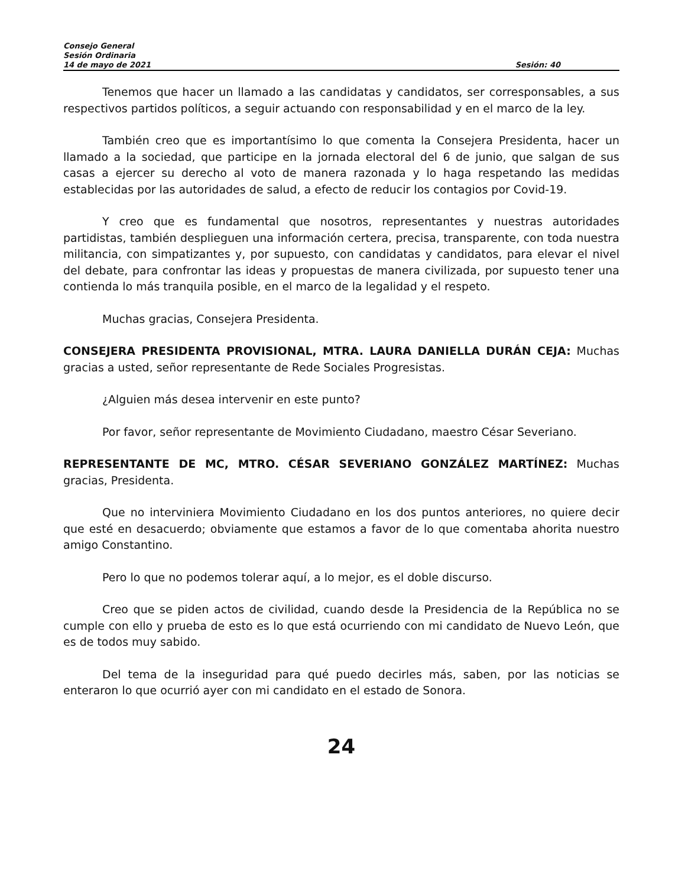Consejo General
Sesión Ordinaria
14 de mayo de 2021 Sesión: 40
Tenemos que hacer un llamado a las candidatas y candidatos, ser corresponsables, a sus respectivos partidos políticos, a seguir actuando con responsabilidad y en el marco de la ley.
También creo que es importantísimo lo que comenta la Consejera Presidenta, hacer un llamado a la sociedad, que participe en la jornada electoral del 6 de junio, que salgan de sus casas a ejercer su derecho al voto de manera razonada y lo haga respetando las medidas establecidas por las autoridades de salud, a efecto de reducir los contagios por Covid-19.
Y creo que es fundamental que nosotros, representantes y nuestras autoridades partidistas, también desplieguen una información certera, precisa, transparente, con toda nuestra militancia, con simpatizantes y, por supuesto, con candidatas y candidatos, para elevar el nivel del debate, para confrontar las ideas y propuestas de manera civilizada, por supuesto tener una contienda lo más tranquila posible, en el marco de la legalidad y el respeto.
Muchas gracias, Consejera Presidenta.
CONSEJERA PRESIDENTA PROVISIONAL, MTRA. LAURA DANIELLA DURÁN CEJA: Muchas gracias a usted, señor representante de Rede Sociales Progresistas.
¿Alguien más desea intervenir en este punto?
Por favor, señor representante de Movimiento Ciudadano, maestro César Severiano.
REPRESENTANTE DE MC, MTRO. CÉSAR SEVERIANO GONZÁLEZ MARTÍNEZ: Muchas gracias, Presidenta.
Que no interviniera Movimiento Ciudadano en los dos puntos anteriores, no quiere decir que esté en desacuerdo; obviamente que estamos a favor de lo que comentaba ahorita nuestro amigo Constantino.
Pero lo que no podemos tolerar aquí, a lo mejor, es el doble discurso.
Creo que se piden actos de civilidad, cuando desde la Presidencia de la República no se cumple con ello y prueba de esto es lo que está ocurriendo con mi candidato de Nuevo León, que es de todos muy sabido.
Del tema de la inseguridad para qué puedo decirles más, saben, por las noticias se enteraron lo que ocurrió ayer con mi candidato en el estado de Sonora.
24